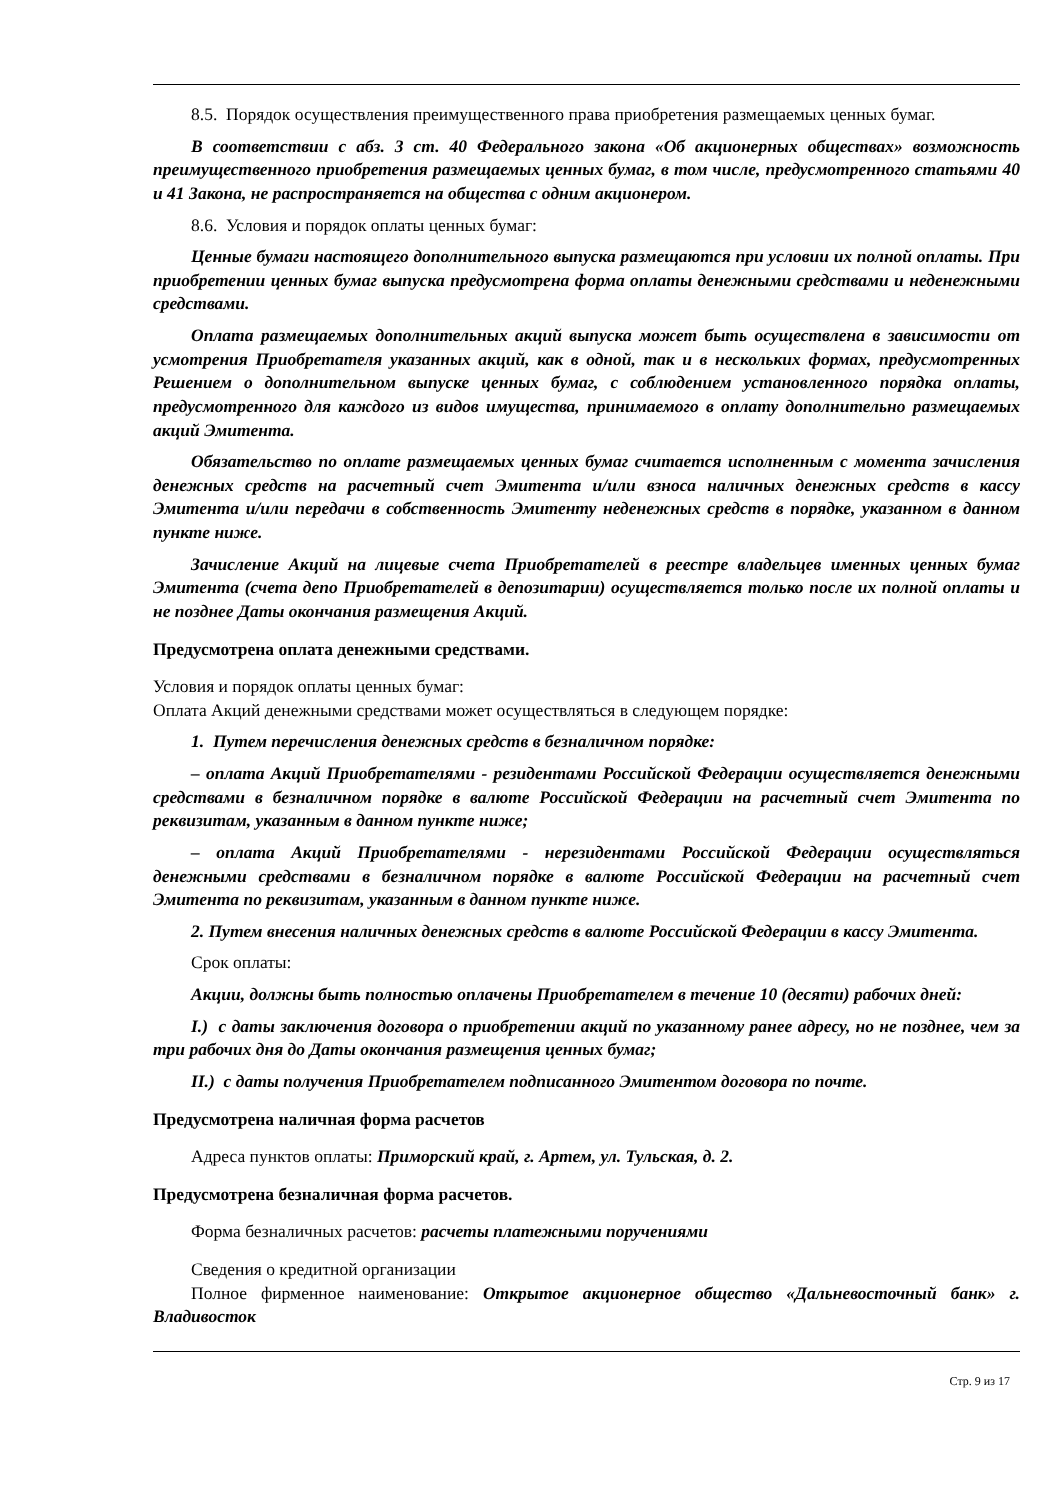8.5. Порядок осуществления преимущественного права приобретения размещаемых ценных бумаг.
В соответствии с абз. 3 ст. 40 Федерального закона «Об акционерных обществах» возможность преимущественного приобретения размещаемых ценных бумаг, в том числе, предусмотренного статьями 40 и 41 Закона, не распространяется на общества с одним акционером.
8.6. Условия и порядок оплаты ценных бумаг:
Ценные бумаги настоящего дополнительного выпуска размещаются при условии их полной оплаты. При приобретении ценных бумаг выпуска предусмотрена форма оплаты денежными средствами и неденежными средствами.
Оплата размещаемых дополнительных акций выпуска может быть осуществлена в зависимости от усмотрения Приобретателя указанных акций, как в одной, так и в нескольких формах, предусмотренных Решением о дополнительном выпуске ценных бумаг, с соблюдением установленного порядка оплаты, предусмотренного для каждого из видов имущества, принимаемого в оплату дополнительно размещаемых акций Эмитента.
Обязательство по оплате размещаемых ценных бумаг считается исполненным с момента зачисления денежных средств на расчетный счет Эмитента и/или взноса наличных денежных средств в кассу Эмитента и/или передачи в собственность Эмитенту неденежных средств в порядке, указанном в данном пункте ниже.
Зачисление Акций на лицевые счета Приобретателей в реестре владельцев именных ценных бумаг Эмитента (счета депо Приобретателей в депозитарии) осуществляется только после их полной оплаты и не позднее Даты окончания размещения Акций.
Предусмотрена оплата денежными средствами.
Условия и порядок оплаты ценных бумаг:
Оплата Акций денежными средствами может осуществляться в следующем порядке:
1. Путем перечисления денежных средств в безналичном порядке:
– оплата Акций Приобретателями - резидентами Российской Федерации осуществляется денежными средствами в безналичном порядке в валюте Российской Федерации на расчетный счет Эмитента по реквизитам, указанным в данном пункте ниже;
– оплата Акций Приобретателями - нерезидентами Российской Федерации осуществляться денежными средствами в безналичном порядке в валюте Российской Федерации на расчетный счет Эмитента по реквизитам, указанным в данном пункте ниже.
2. Путем внесения наличных денежных средств в валюте Российской Федерации в кассу Эмитента.
Срок оплаты:
Акции, должны быть полностью оплачены Приобретателем в течение 10 (десяти) рабочих дней:
I.) с даты заключения договора о приобретении акций по указанному ранее адресу, но не позднее, чем за три рабочих дня до Даты окончания размещения ценных бумаг;
II.) с даты получения Приобретателем подписанного Эмитентом договора по почте.
Предусмотрена наличная форма расчетов
Адреса пунктов оплаты: Приморский край, г. Артем, ул. Тульская, д. 2.
Предусмотрена безналичная форма расчетов.
Форма безналичных расчетов: расчеты платежными поручениями
Сведения о кредитной организации
Полное фирменное наименование: Открытое акционерное общество «Дальневосточный банк» г. Владивосток
Стр. 9 из 17